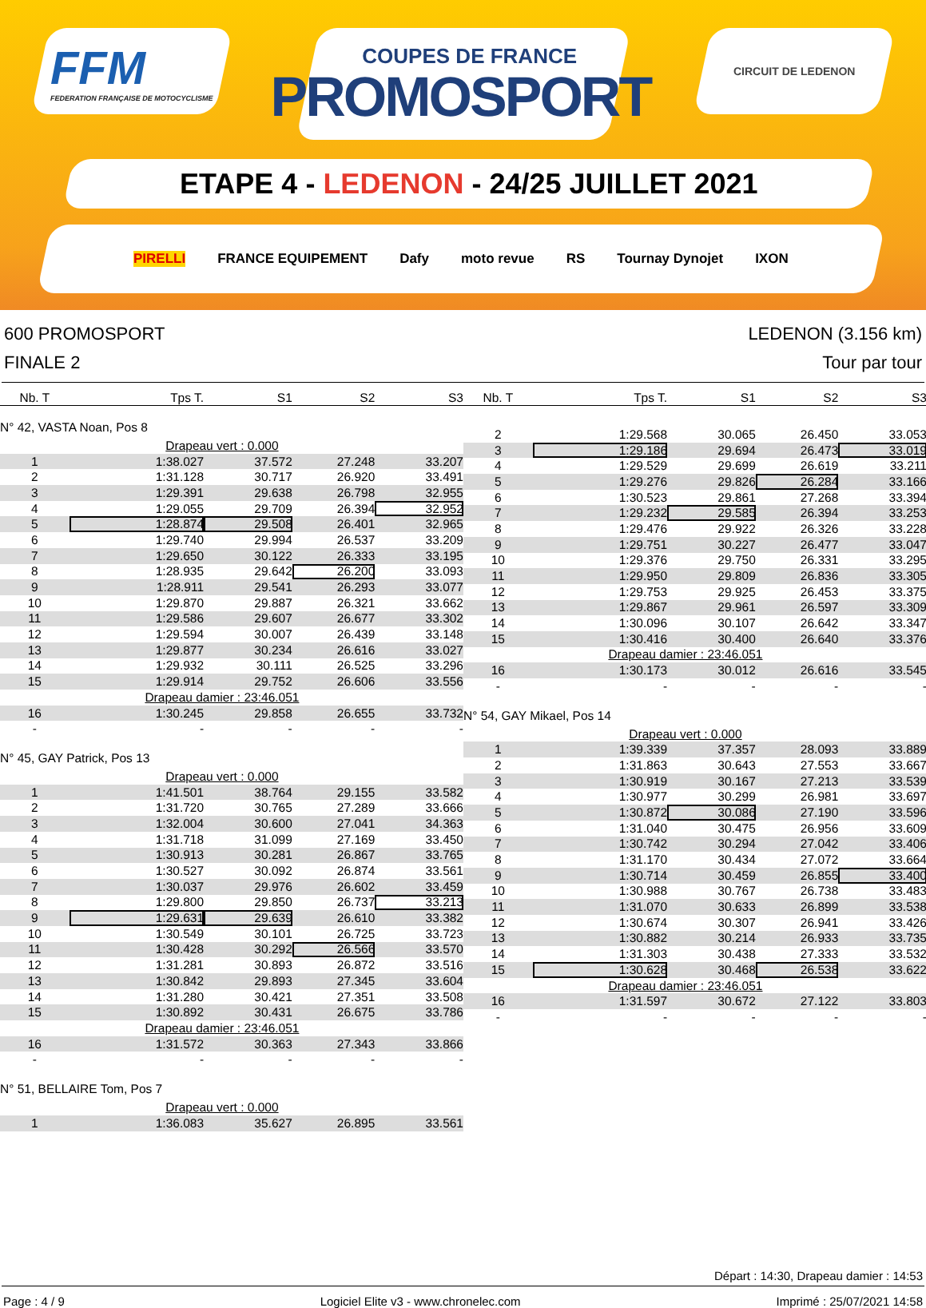FFM
FEDERATION FRANÇAISE DE MOTOCYCLISME
COUPES DE FRANCE
PROMOSPORT
CIRCUIT DE LEDENON
ETAPE 4 - LEDENON - 24/25 JUILLET 2021
PIRELLI FRANCE EQUIPEMENT Dafy moto revue RS Tournay Dynojet IXON
600 PROMOSPORT
FINALE 2
LEDENON (3.156 km)
Tour par tour
| Nb. T | Tps T. | S1 | S2 | S3 |
| --- | --- | --- | --- | --- |
| N° 42, VASTA Noan, Pos 8 | | | | |
| | Drapeau vert : 0.000 | | | |
| 1 | 1:38.027 | 37.572 | 27.248 | 33.207 |
| 2 | 1:31.128 | 30.717 | 26.920 | 33.491 |
| 3 | 1:29.391 | 29.638 | 26.798 | 32.955 |
| 4 | 1:29.055 | 29.709 | 26.394 | 32.952 |
| 5 | 1:28.874 | 29.508 | 26.401 | 32.965 |
| 6 | 1:29.740 | 29.994 | 26.537 | 33.209 |
| 7 | 1:29.650 | 30.122 | 26.333 | 33.195 |
| 8 | 1:28.935 | 29.642 | 26.200 | 33.093 |
| 9 | 1:28.911 | 29.541 | 26.293 | 33.077 |
| 10 | 1:29.870 | 29.887 | 26.321 | 33.662 |
| 11 | 1:29.586 | 29.607 | 26.677 | 33.302 |
| 12 | 1:29.594 | 30.007 | 26.439 | 33.148 |
| 13 | 1:29.877 | 30.234 | 26.616 | 33.027 |
| 14 | 1:29.932 | 30.111 | 26.525 | 33.296 |
| 15 | 1:29.914 | 29.752 | 26.606 | 33.556 |
| | Drapeau damier : 23:46.051 | | | |
| 16 | 1:30.245 | 29.858 | 26.655 | 33.732 |
| - | - | - | - | - |
| N° 45, GAY Patrick, Pos 13 | | | | |
| | Drapeau vert : 0.000 | | | |
| 1 | 1:41.501 | 38.764 | 29.155 | 33.582 |
| 2 | 1:31.720 | 30.765 | 27.289 | 33.666 |
| 3 | 1:32.004 | 30.600 | 27.041 | 34.363 |
| 4 | 1:31.718 | 31.099 | 27.169 | 33.450 |
| 5 | 1:30.913 | 30.281 | 26.867 | 33.765 |
| 6 | 1:30.527 | 30.092 | 26.874 | 33.561 |
| 7 | 1:30.037 | 29.976 | 26.602 | 33.459 |
| 8 | 1:29.800 | 29.850 | 26.737 | 33.213 |
| 9 | 1:29.631 | 29.639 | 26.610 | 33.382 |
| 10 | 1:30.549 | 30.101 | 26.725 | 33.723 |
| 11 | 1:30.428 | 30.292 | 26.566 | 33.570 |
| 12 | 1:31.281 | 30.893 | 26.872 | 33.516 |
| 13 | 1:30.842 | 29.893 | 27.345 | 33.604 |
| 14 | 1:31.280 | 30.421 | 27.351 | 33.508 |
| 15 | 1:30.892 | 30.431 | 26.675 | 33.786 |
| | Drapeau damier : 23:46.051 | | | |
| 16 | 1:31.572 | 30.363 | 27.343 | 33.866 |
| - | - | - | - | - |
| N° 51, BELLAIRE Tom, Pos 7 | | | | |
| | Drapeau vert : 0.000 | | | |
| 1 | 1:36.083 | 35.627 | 26.895 | 33.561 |
| Nb. T | Tps T. | S1 | S2 | S3 |
| --- | --- | --- | --- | --- |
| 2 | 1:29.568 | 30.065 | 26.450 | 33.053 |
| 3 | 1:29.186 | 29.694 | 26.473 | 33.019 |
| 4 | 1:29.529 | 29.699 | 26.619 | 33.211 |
| 5 | 1:29.276 | 29.826 | 26.284 | 33.166 |
| 6 | 1:30.523 | 29.861 | 27.268 | 33.394 |
| 7 | 1:29.232 | 29.585 | 26.394 | 33.253 |
| 8 | 1:29.476 | 29.922 | 26.326 | 33.228 |
| 9 | 1:29.751 | 30.227 | 26.477 | 33.047 |
| 10 | 1:29.376 | 29.750 | 26.331 | 33.295 |
| 11 | 1:29.950 | 29.809 | 26.836 | 33.305 |
| 12 | 1:29.753 | 29.925 | 26.453 | 33.375 |
| 13 | 1:29.867 | 29.961 | 26.597 | 33.309 |
| 14 | 1:30.096 | 30.107 | 26.642 | 33.347 |
| 15 | 1:30.416 | 30.400 | 26.640 | 33.376 |
| | Drapeau damier : 23:46.051 | | | |
| 16 | 1:30.173 | 30.012 | 26.616 | 33.545 |
| - | - | - | - | - |
| N° 54, GAY Mikael, Pos 14 | | | | |
| | Drapeau vert : 0.000 | | | |
| 1 | 1:39.339 | 37.357 | 28.093 | 33.889 |
| 2 | 1:31.863 | 30.643 | 27.553 | 33.667 |
| 3 | 1:30.919 | 30.167 | 27.213 | 33.539 |
| 4 | 1:30.977 | 30.299 | 26.981 | 33.697 |
| 5 | 1:30.872 | 30.086 | 27.190 | 33.596 |
| 6 | 1:31.040 | 30.475 | 26.956 | 33.609 |
| 7 | 1:30.742 | 30.294 | 27.042 | 33.406 |
| 8 | 1:31.170 | 30.434 | 27.072 | 33.664 |
| 9 | 1:30.714 | 30.459 | 26.855 | 33.400 |
| 10 | 1:30.988 | 30.767 | 26.738 | 33.483 |
| 11 | 1:31.070 | 30.633 | 26.899 | 33.538 |
| 12 | 1:30.674 | 30.307 | 26.941 | 33.426 |
| 13 | 1:30.882 | 30.214 | 26.933 | 33.735 |
| 14 | 1:31.303 | 30.438 | 27.333 | 33.532 |
| 15 | 1:30.628 | 30.468 | 26.538 | 33.622 |
| | Drapeau damier : 23:46.051 | | | |
| 16 | 1:31.597 | 30.672 | 27.122 | 33.803 |
| - | - | - | - | - |
Départ : 14:30, Drapeau damier : 14:53
Page : 4 / 9 Logiciel Elite v3 - www.chronelec.com Imprimé : 25/07/2021 14:58